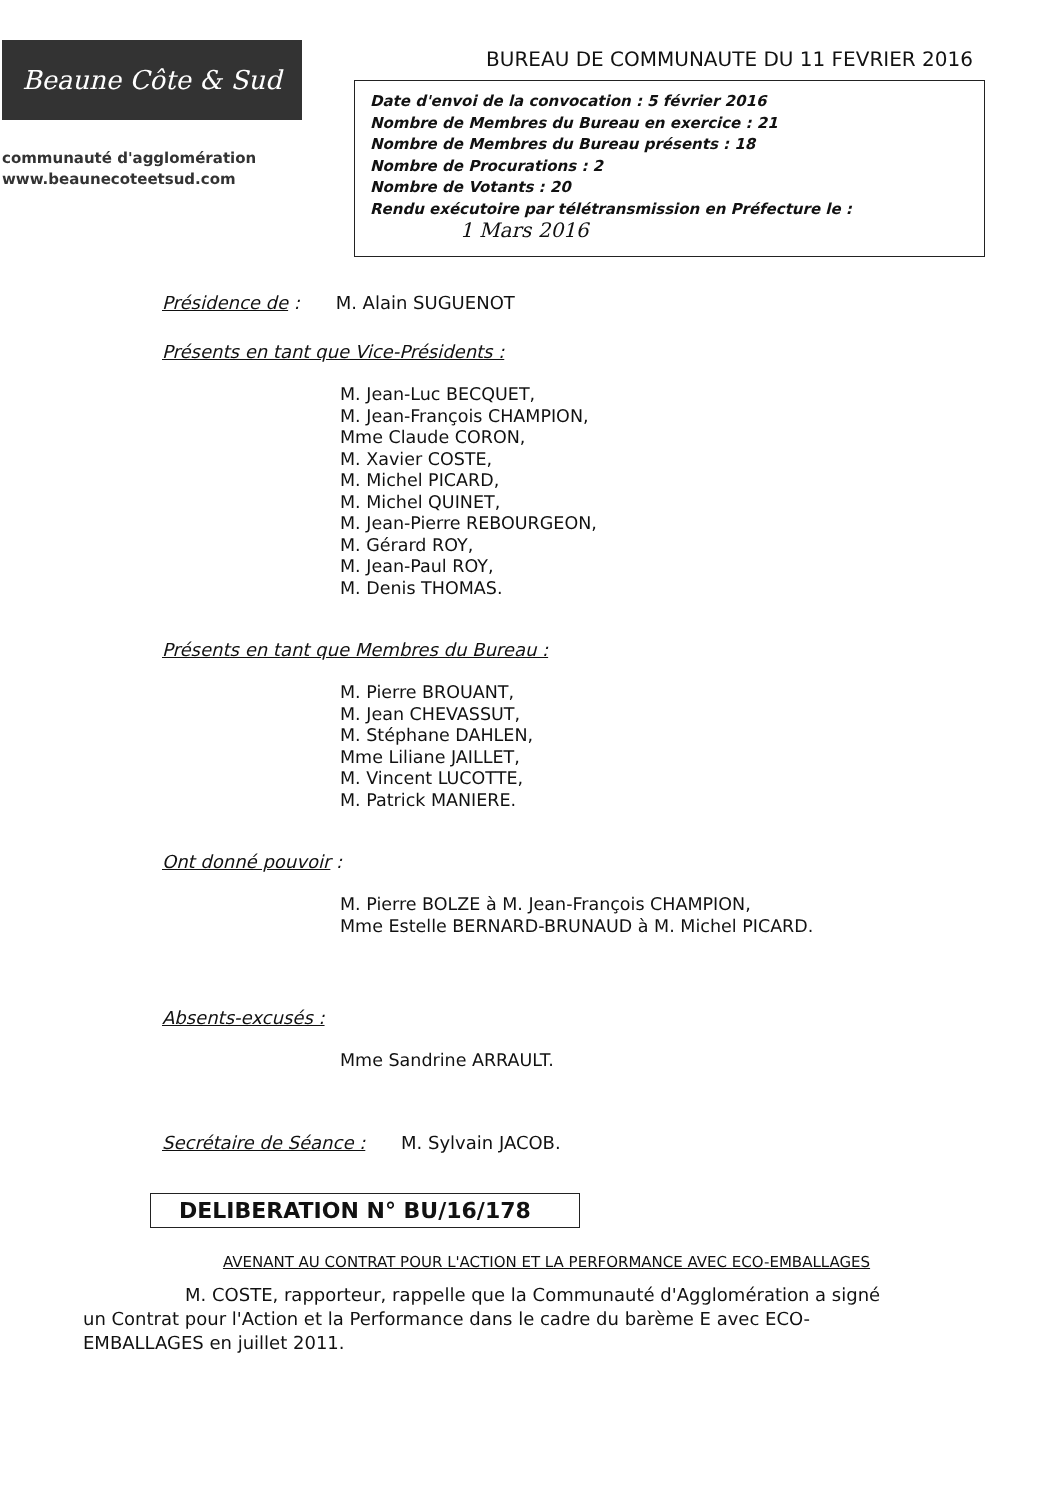Beaune Côte & Sud
communauté d'agglomération
www.beaunecoteetsud.com
BUREAU DE COMMUNAUTE DU 11 FEVRIER 2016
Date d'envoi de la convocation : 5 février 2016
Nombre de Membres du Bureau en exercice : 21
Nombre de Membres du Bureau présents : 18
Nombre de Procurations : 2
Nombre de Votants : 20
Rendu exécutoire par télétransmission en Préfecture le :
1 Mars 2016
Présidence de : M. Alain SUGUENOT
Présents en tant que Vice-Présidents :
M. Jean-Luc BECQUET,
M. Jean-François CHAMPION,
Mme Claude CORON,
M. Xavier COSTE,
M. Michel PICARD,
M. Michel QUINET,
M. Jean-Pierre REBOURGEON,
M. Gérard ROY,
M. Jean-Paul ROY,
M. Denis THOMAS.
Présents en tant que Membres du Bureau :
M. Pierre BROUANT,
M. Jean CHEVASSUT,
M. Stéphane DAHLEN,
Mme Liliane JAILLET,
M. Vincent LUCOTTE,
M. Patrick MANIERE.
Ont donné pouvoir :
M. Pierre BOLZE à M. Jean-François CHAMPION,
Mme Estelle BERNARD-BRUNAUD à M. Michel PICARD.
Absents-excusés :
Mme Sandrine ARRAULT.
Secrétaire de Séance : M. Sylvain JACOB.
DELIBERATION N° BU/16/178
AVENANT AU CONTRAT POUR L'ACTION ET LA PERFORMANCE AVEC ECO-EMBALLAGES
M. COSTE, rapporteur, rappelle que la Communauté d'Agglomération a signé un Contrat pour l'Action et la Performance dans le cadre du barème E avec ECO-EMBALLAGES en juillet 2011.